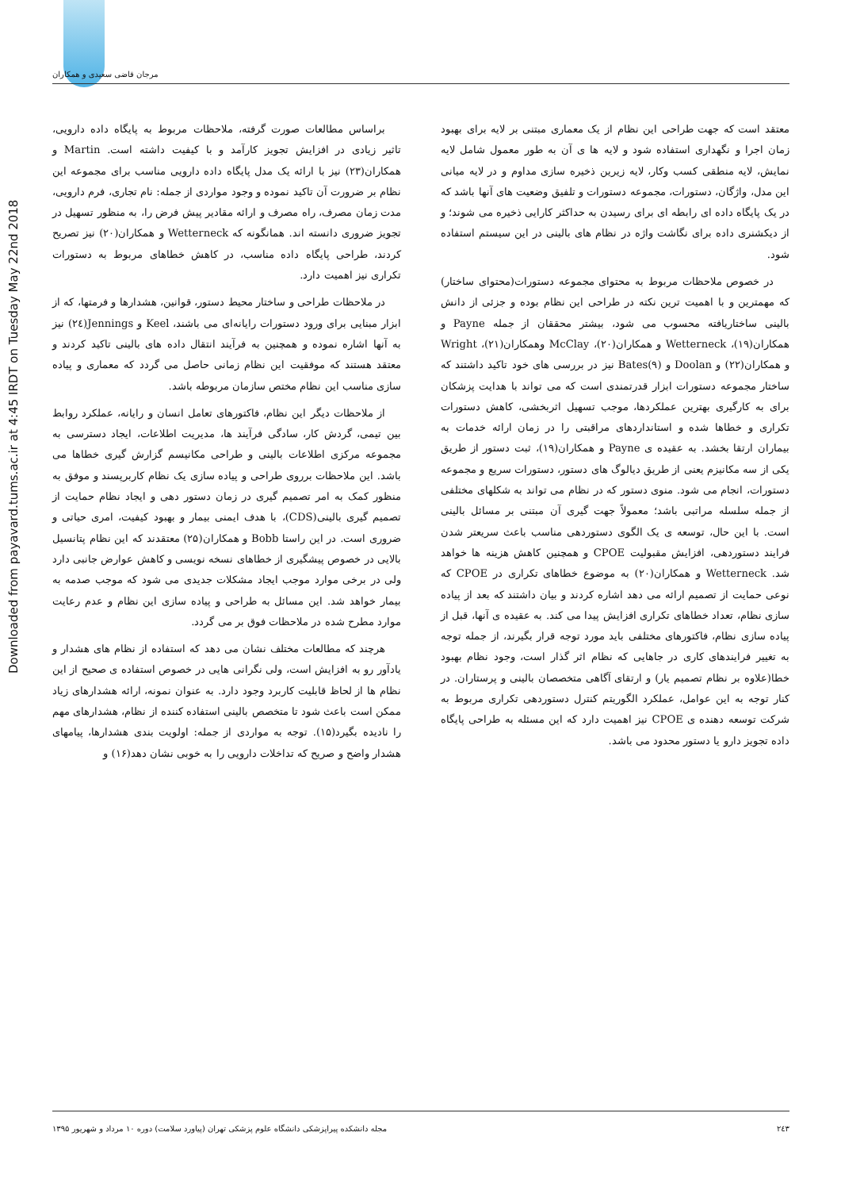مرجان قاضی سعیدی و همکاران
Downloaded from payavard.tums.ac.ir at 4:45 IRDT on Tuesday May 22nd 2018
معتقد است که جهت طراحی این نظام از یک معماری مبتنی بر لایه برای بهبود زمان اجرا و نگهداری استفاده شود و لایه ها ی آن به طور معمول شامل لایه نمایش، لایه منطقی کسب وکار، لایه زیرین ذخیره سازی مداوم و در لایه میانی این مدل، واژگان، دستورات، مجموعه دستورات و تلفیق وضعیت های آنها باشد که در یک پایگاه داده ای رابطه ای برای رسیدن به حداکثر کارایی ذخیره می شوند؛ و از دیکشنری داده برای نگاشت واژه در نظام های بالینی در این سیستم استفاده شود.
در خصوص ملاحظات مربوط به محتوای مجموعه دستورات(محتوای ساختار) که مهمترین و با اهمیت ترین نکته در طراحی این نظام بوده و جزئی از دانش بالینی ساختاریافته محسوب می شود، بیشتر محققان از جمله Payne و همکاران(۱۹)، Wetterneck و همکاران(۲۰)، McClay وهمکاران(۲۱)، Wright و همکاران(۲۲) و Doolan و Bates(۹) نیز در بررسی های خود تاکید داشتند که ساختار مجموعه دستورات ابزار قدرتمندی است که می تواند با هدایت پزشکان برای به کارگیری بهترین عملکردها، موجب تسهیل اثربخشی، کاهش دستورات تکراری و خطاها شده و استانداردهای مراقبتی را در زمان ارائه خدمات به بیماران ارتقا بخشد. به عقیده ی Payne و همکاران(۱۹)، ثبت دستور از طریق یکی از سه مکانیزم یعنی از طریق دیالوگ های دستور، دستورات سریع و مجموعه دستورات، انجام می شود. منوی دستور که در نظام می تواند به شکلهای مختلفی از جمله سلسله مراتبی باشد؛ معمولاً جهت گیری آن مبتنی بر مسائل بالینی است. با این حال، توسعه ی یک الگوی دستوردهی مناسب باعث سریعتر شدن فرایند دستوردهی، افزایش مقبولیت CPOE و همچنین کاهش هزینه ها خواهد شد. Wetterneck و همکاران(۲۰) به موضوع خطاهای تکراری در CPOE که نوعی حمایت از تصمیم ارائه می دهد اشاره کردند و بیان داشتند که بعد از پیاده سازی نظام، تعداد خطاهای تکراری افزایش پیدا می کند. به عقیده ی آنها، قبل از پیاده سازی نظام، فاکتورهای مختلفی باید مورد توجه قرار بگیرند، از جمله توجه به تغییر فرایندهای کاری در جاهایی که نظام اثر گذار است، وجود نظام بهبود خطا(علاوه بر نظام تصمیم یار) و ارتقای آگاهی متخصصان بالینی و پرستاران. در کنار توجه به این عوامل، عملکرد الگوریتم کنترل دستوردهی تکراری مربوط به شرکت توسعه دهنده ی CPOE نیز اهمیت دارد که این مسئله به طراحی پایگاه داده تجویز دارو یا دستور محدود می باشد.
براساس مطالعات صورت گرفته، ملاحظات مربوط به پایگاه داده دارویی، تاثیر زیادی در افزایش تجویز کارآمد و با کیفیت داشته است. Martin و همکاران(۲۳) نیز با ارائه یک مدل پایگاه داده دارویی مناسب برای مجموعه این نظام بر ضرورت آن تاکید نموده و وجود مواردی از جمله: نام تجاری، فرم دارویی، مدت زمان مصرف، راه مصرف و ارائه مقادیر پیش فرض را، به منظور تسهیل در تجویز ضروری دانسته اند. همانگونه که Wetterneck و همکاران(۲۰) نیز تصریح کردند، طراحی پایگاه داده مناسب، در کاهش خطاهای مربوط به دستورات تکراری نیز اهمیت دارد.
در ملاحظات طراحی و ساختار محیط دستور، قوانین، هشدارها و فرمتها، که از ابزار مبنایی برای ورود دستورات رایانه‌ای می باشند، Keel و Jennings(۲٤) نیز به آنها اشاره نموده و همچنین به فرآیند انتقال داده های بالینی تاکید کردند و معتقد هستند که موفقیت این نظام زمانی حاصل می گردد که معماری و پیاده سازی مناسب این نظام مختص سازمان مربوطه باشد.
از ملاحظات دیگر این نظام، فاکتورهای تعامل انسان و رایانه، عملکرد روابط بین تیمی، گردش کار، سادگی فرآیند ها، مدیریت اطلاعات، ایجاد دسترسی به مجموعه مرکزی اطلاعات بالینی و طراحی مکانیسم گزارش گیری خطاها می باشد. این ملاحظات برروی طراحی و پیاده سازی یک نظام کاربرپسند و موفق به منظور کمک به امر تصمیم گیری در زمان دستور دهی و ایجاد نظام حمایت از تصمیم گیری بالینی(CDS)، با هدف ایمنی بیمار و بهبود کیفیت، امری حیاتی و ضروری است. در این راستا Bobb و همکاران(۲۵) معتقدند که این نظام پتانسیل بالایی در خصوص پیشگیری از خطاهای نسخه نویسی و کاهش عوارض جانبی دارد ولی در برخی موارد موجب ایجاد مشکلات جدیدی می شود که موجب صدمه به بیمار خواهد شد. این مسائل به طراحی و پیاده سازی این نظام و عدم رعایت موارد مطرح شده در ملاحظات فوق بر می گردد.
هرچند که مطالعات مختلف نشان می دهد که استفاده از نظام های هشدار و یادآور رو به افزایش است، ولی نگرانی هایی در خصوص استفاده ی صحیح از این نظام ها از لحاظ قابلیت کاربرد وجود دارد. به عنوان نمونه، ارائه هشدارهای زیاد ممکن است باعث شود تا متخصص بالینی استفاده کننده از نظام، هشدارهای مهم را نادیده بگیرد(۱۵). توجه به مواردی از جمله: اولویت بندی هشدارها، پیامهای هشدار واضح و صریح که تداخلات دارویی را به خوبی نشان دهد(۱۶) و
۲٤۳ مجله دانشکده پیراپزشکی دانشگاه علوم پزشکی تهران (پیاورد سلامت) دوره ۱۰ مرداد و شهریور ۱۳۹۵